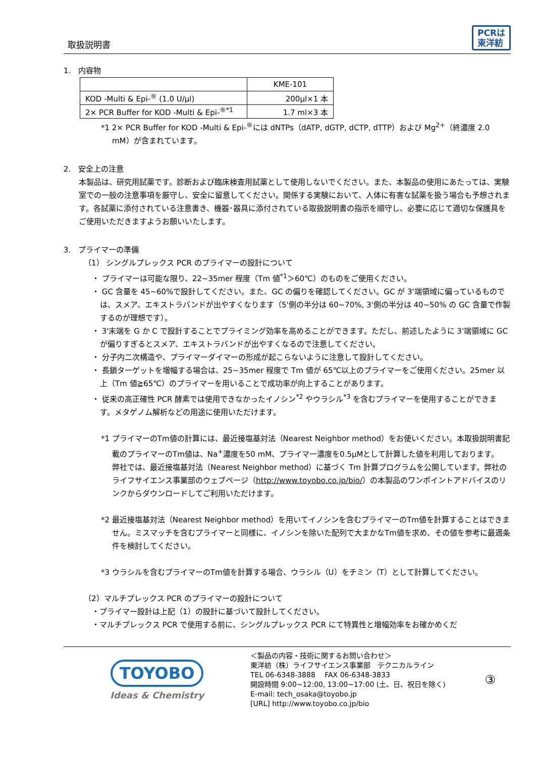取扱説明書 PCRは
東洋紡
1.　内容物
| | KME-101 |
| KOD -Multi & Epi-<sup>®</sup> (1.0 U/μl) | 200μl×1 本 |
| 2× PCR Buffer for KOD -Multi & Epi-<sup>®*1</sup> | 1.7 ml×3 本 |
*1 2× PCR Buffer for KOD -Multi & Epi-<sup>®</sup>には dNTPs（dATP, dGTP, dCTP, dTTP）および Mg<sup>2+</sup>（終濃度 2.0 mM）が含まれています。
2.　安全上の注意
本製品は、研究用試薬です。診断および臨床検査用試薬として使用しないでください。また、本製品の使用にあたっては、実験室での一般の注意事項を厳守し、安全に留意してください。関係する実験において、人体に有害な試薬を扱う場合も予想されます。各試薬に添付されている注意書き、機器･器具に添付されている取扱説明書の指示を順守し、必要に応じて適切な保護具をご使用いただきますようお願いいたします。
3.　プライマーの準備
（1） シングルプレックス PCR のプライマーの設計について
・ プライマーは可能な限り、22~35mer 程度（Tm 値<sup>*1</sup>＞60℃）のものをご使用ください。
・ GC 含量を 45~60%で設計してください。また、GC の偏りを確認してください。GC が 3'端領域に偏っているものでは、スメア、エキストラバンドが出やすくなります（5'側の半分は 60~70%, 3'側の半分は 40~50% の GC 含量で作製するのが理想です）。
・ 3'末端を G か C で設計することでプライミング効率を高めることができます。ただし、前述したように 3'端領域に GC が偏りすぎるとスメア、エキストラバンドが出やすくなるので注意してください。
・ 分子内二次構造や、プライマーダイマーの形成が起こらないように注意して設計してください。
・ 長鎖ターゲットを増幅する場合は、25~35mer 程度で Tm 値が 65℃以上のプライマーをご使用ください。25mer 以上（Tm 値≧65℃）のプライマーを用いることで成功率が向上することがあります。
・ 従来の高正確性 PCR 酵素では使用できなかったイノシン<sup>*2</sup> やウラシル<sup>*3</sup> を含むプライマーを使用することができます。メタゲノム解析などの用途に使用いただけます。
*1 プライマーのTm値の計算には、最近接塩基対法（Nearest Neighbor method）をお使いください。本取扱説明書記載のプライマーのTm値は、Na<sup>+</sup>濃度を50 mM、プライマー濃度を0.5μMとして計算した値を利用しております。
弊社では、最近接塩基対法（Nearest Neighbor method）に基づく Tm 計算プログラムを公開しています。弊社のライフサイエンス事業部のウェブページ（http://www.toyobo.co.jp/bio/）の本製品のワンポイントアドバイスのリンクからダウンロードしてご利用いただけます。
*2 最近接塩基対法（Nearest Neighbor method）を用いてイノシンを含むプライマーのTm値を計算することはできません。ミスマッチを含むプライマーと同様に、イノシンを除いた配列で大まかなTm値を求め、その値を参考に最適条件を検討してください。
*3 ウラシルを含むプライマーのTm値を計算する場合、ウラシル（U）をチミン（T）として計算してください。
（2）マルチプレックス PCR のプライマーの設計について
・プライマー設計は上記（1）の設計に基づいて設計してください。
・マルチプレックス PCR で使用する前に、シングルプレックス PCR にて特異性と増幅効率をお確かめくだ
TOYOBO
Ideas & Chemistry
＜製品の内容・技術に関するお問い合わせ＞
東洋紡（株）ライフサイエンス事業部　テクニカルライン
TEL 06-6348-3888　 FAX 06-6348-3833
開設時間 9:00~12:00, 13:00~17:00 (土、日、祝日を除く)
E-mail: tech_osaka@toyobo.jp
[URL] http://www.toyobo.co.jp/bio
③